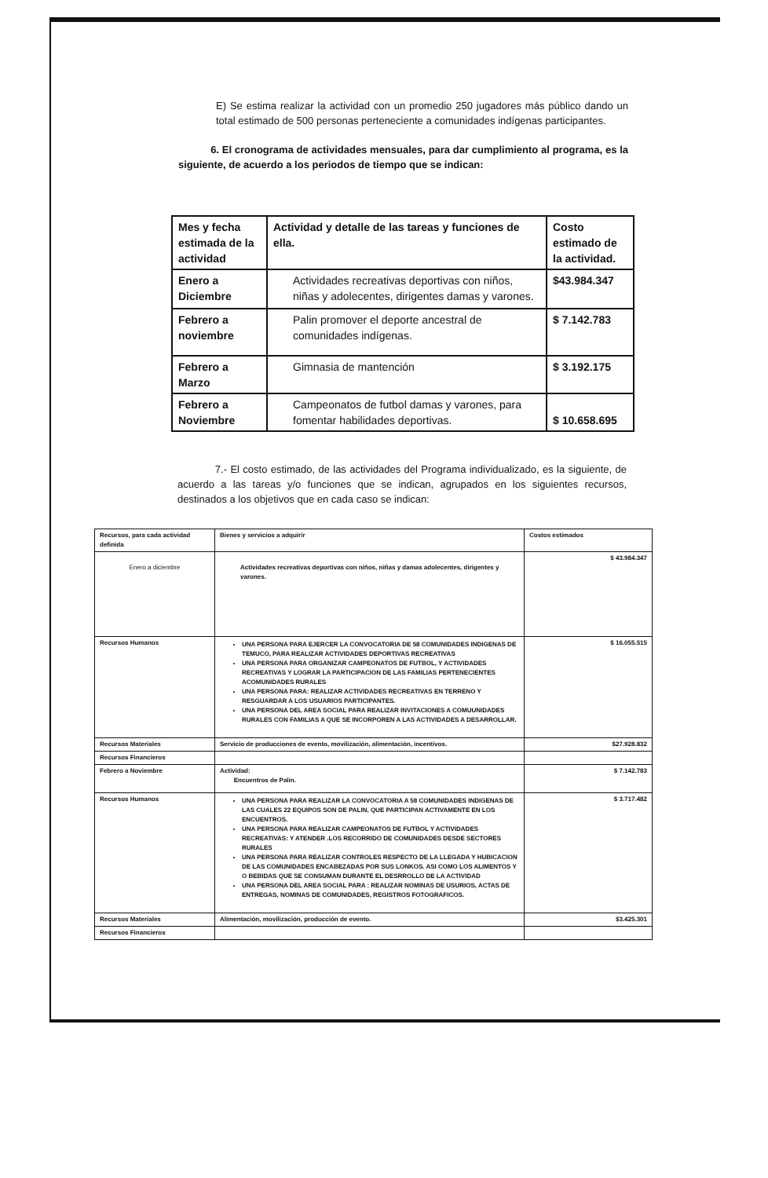E) Se estima realizar la actividad con un promedio 250 jugadores más público dando un total estimado de 500 personas perteneciente a comunidades indígenas participantes.
6. El cronograma de actividades mensuales, para dar cumplimiento al programa, es la siguiente, de acuerdo a los periodos de tiempo que se indican:
| Mes y fecha estimada de la actividad | Actividad y detalle de las tareas y funciones de ella. | Costo estimado de la actividad. |
| --- | --- | --- |
| Enero a Diciembre | Actividades recreativas deportivas con niños, niñas y adolecentes, dirigentes damas y varones. | $43.984.347 |
| Febrero a noviembre | Palin promover el deporte ancestral de comunidades indígenas. | $ 7.142.783 |
| Febrero a Marzo | Gimnasia de mantención | $ 3.192.175 |
| Febrero a Noviembre | Campeonatos de futbol damas y varones, para fomentar habilidades deportivas. | $ 10.658.695 |
7.- El costo estimado, de las actividades del Programa individualizado, es la siguiente, de acuerdo a las tareas y/o funciones que se indican, agrupados en los siguientes recursos, destinados a los objetivos que en cada caso se indican:
| Recursos, para cada actividad definida | Bienes y servicios a adquirir | Costos estimados |
| Enero a diciembre | Actividades recreativas deportivas con niños, niñas y damas adolecentes, dirigentes y varones. | $ 43.984.347 |
| Recursos Humanos | UNA PERSONA PARA EJERCER LA CONVOCATORIA DE 58 COMUNIDADES INDIGENAS DE TEMUCO, PARA REALIZAR ACTIVIDADES DEPORTIVAS RECREATIVAS UNA PERSONA PARA ORGANIZAR CAMPEONATOS DE FUTBOL, Y ACTIVIDADES RECREATIVAS Y LOGRAR LA PARTICIPACION DE LAS FAMILIAS PERTENECIENTES ACOMUNIDADES RURALES UNA PERSONA PARA: REALIZAR ACTIVIDADES RECREATIVAS EN TERRENO Y RESGUARDAR A LOS USUARIOS PARTICIPANTES. UNA PERSONA DEL AREA SOCIAL PARA REALIZAR INVITACIONES A COMUUNIDADES RURALES CON FAMILIAS A QUE SE INCORPOREN A LAS ACTIVIDADES A DESARROLLAR. | $ 16.055.515 |
| Recursos Materiales | Servicio de producciones de evento, movilización, alimentación, incentivos. | $27.928.832 |
| Recursos Financieros | | |
| Febrero a Noviembre | Actividad: Encuentros de Palin. | $ 7.142.783 |
| Recursos Humanos | UNA PERSONA PARA REALIZAR LA CONVOCATORIA A 58 COMUNIDADES INDIGENAS DE LAS CUALES 22 EQUIPOS SON DE PALIN, QUE PARTICIPAN ACTIVAMENTE EN LOS ENCUENTROS. UNA PERSONA PARA REALIZAR CAMPEONATOS DE FUTBOL Y ACTIVIDADES RECREATIVAS: Y ATENDER .LOS RECORRIDO DE COMUNIDADES DESDE SECTORES RURALES UNA PERSONA PARA REALIZAR CONTROLES RESPECTO DE LA LLEGADA Y HUBICACION DE LAS COMUNIDADES ENCABEZADAS POR SUS LONKOS. ASI COMO LOS ALIMENTOS Y O BEBIDAS QUE SE CONSUMAN DURANTE EL DESRROLLO DE LA ACTIVIDAD UNA PERSONA DEL AREA SOCIAL PARA : REALIZAR NOMINAS DE USURIOS, ACTAS DE ENTREGAS, NOMINAS DE COMUNIDADES, REGISTROS FOTOGRAFICOS. | $ 3.717.482 |
| Recursos Materiales | Alimentación, movilización, producción de evento. | $3.425.301 |
| Recursos Financieros | | |